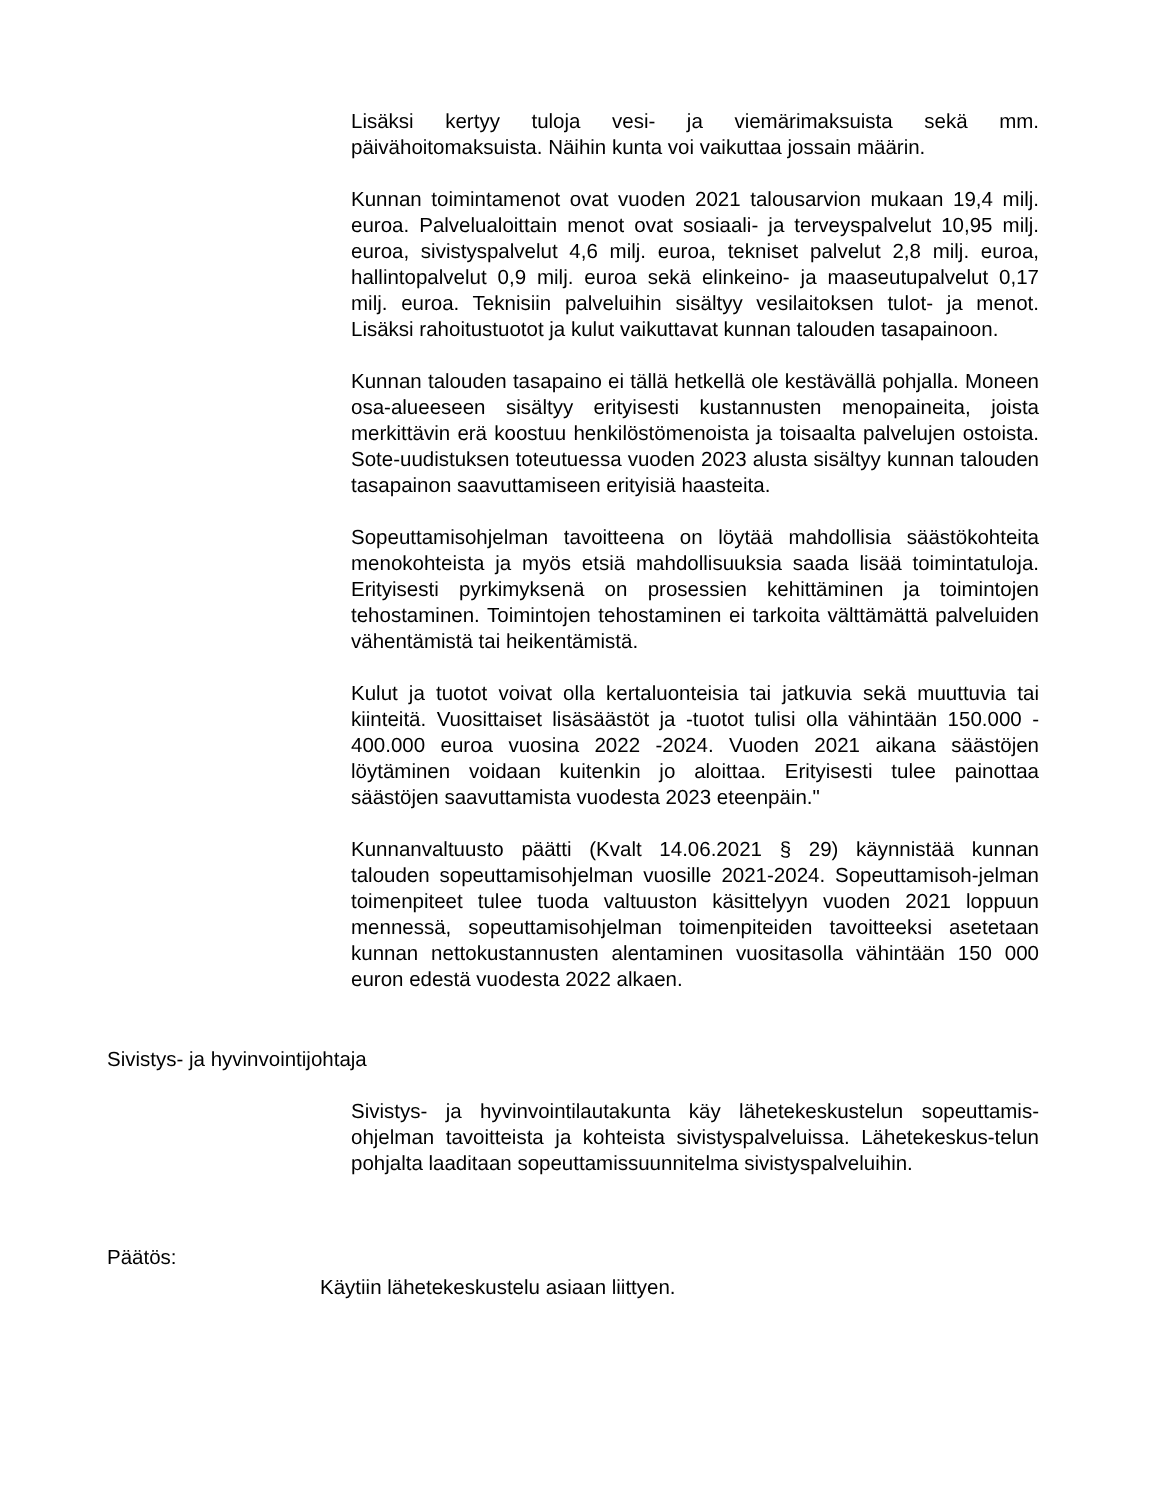Lisäksi kertyy tuloja vesi- ja viemärimaksuista sekä mm. päivähoitomaksuista. Näihin kunta voi vaikuttaa jossain määrin.
Kunnan toimintamenot ovat vuoden 2021 talousarvion mukaan 19,4 milj. euroa. Palvelualoittain menot ovat sosiaali- ja terveyspalvelut 10,95 milj. euroa, sivistyspalvelut 4,6 milj. euroa, tekniset palvelut 2,8 milj. euroa, hallintopalvelut 0,9 milj. euroa sekä elinkeino- ja maaseutupalvelut 0,17 milj. euroa. Teknisiin palveluihin sisältyy vesilaitoksen tulot- ja menot. Lisäksi rahoitustuotot ja kulut vaikuttavat kunnan talouden tasapainoon.
Kunnan talouden tasapaino ei tällä hetkellä ole kestävällä pohjalla. Moneen osa-alueeseen sisältyy erityisesti kustannusten menopaineita, joista merkittävin erä koostuu henkilöstömenoista ja toisaalta palvelujen ostoista. Sote-uudistuksen toteutuessa vuoden 2023 alusta sisältyy kunnan talouden tasapainon saavuttamiseen erityisiä haasteita.
Sopeuttamisohjelman tavoitteena on löytää mahdollisia säästökohteita menokohteista ja myös etsiä mahdollisuuksia saada lisää toimintatuloja. Erityisesti pyrkimyksenä on prosessien kehittäminen ja toimintojen tehostaminen. Toimintojen tehostaminen ei tarkoita välttämättä palveluiden vähentämistä tai heikentämistä.
Kulut ja tuotot voivat olla kertaluonteisia tai jatkuvia sekä muuttuvia tai kiinteitä. Vuosittaiset lisäsäästöt ja -tuotot tulisi olla vähintään 150.000 - 400.000 euroa vuosina 2022 -2024. Vuoden 2021 aikana säästöjen löytäminen voidaan kuitenkin jo aloittaa. Erityisesti tulee painottaa säästöjen saavuttamista vuodesta 2023 eteenpäin."
Kunnanvaltuusto päätti (Kvalt 14.06.2021 § 29) käynnistää kunnan talouden sopeuttamisohjelman vuosille 2021-2024. Sopeuttamisoh-jelman toimenpiteet tulee tuoda valtuuston käsittelyyn vuoden 2021 loppuun mennessä, sopeuttamisohjelman toimenpiteiden tavoitteeksi asetetaan kunnan nettokustannusten alentaminen vuositasolla vähintään 150 000 euron edestä vuodesta 2022 alkaen.
Sivistys- ja hyvinvointijohtaja
Sivistys- ja hyvinvointilautakunta käy lähetekeskustelun sopeuttamis-ohjelman tavoitteista ja kohteista sivistyspalveluissa. Lähetekeskus-telun pohjalta laaditaan sopeuttamissuunnitelma sivistyspalveluihin.
Päätös:
Käytiin lähetekeskustelu asiaan liittyen.